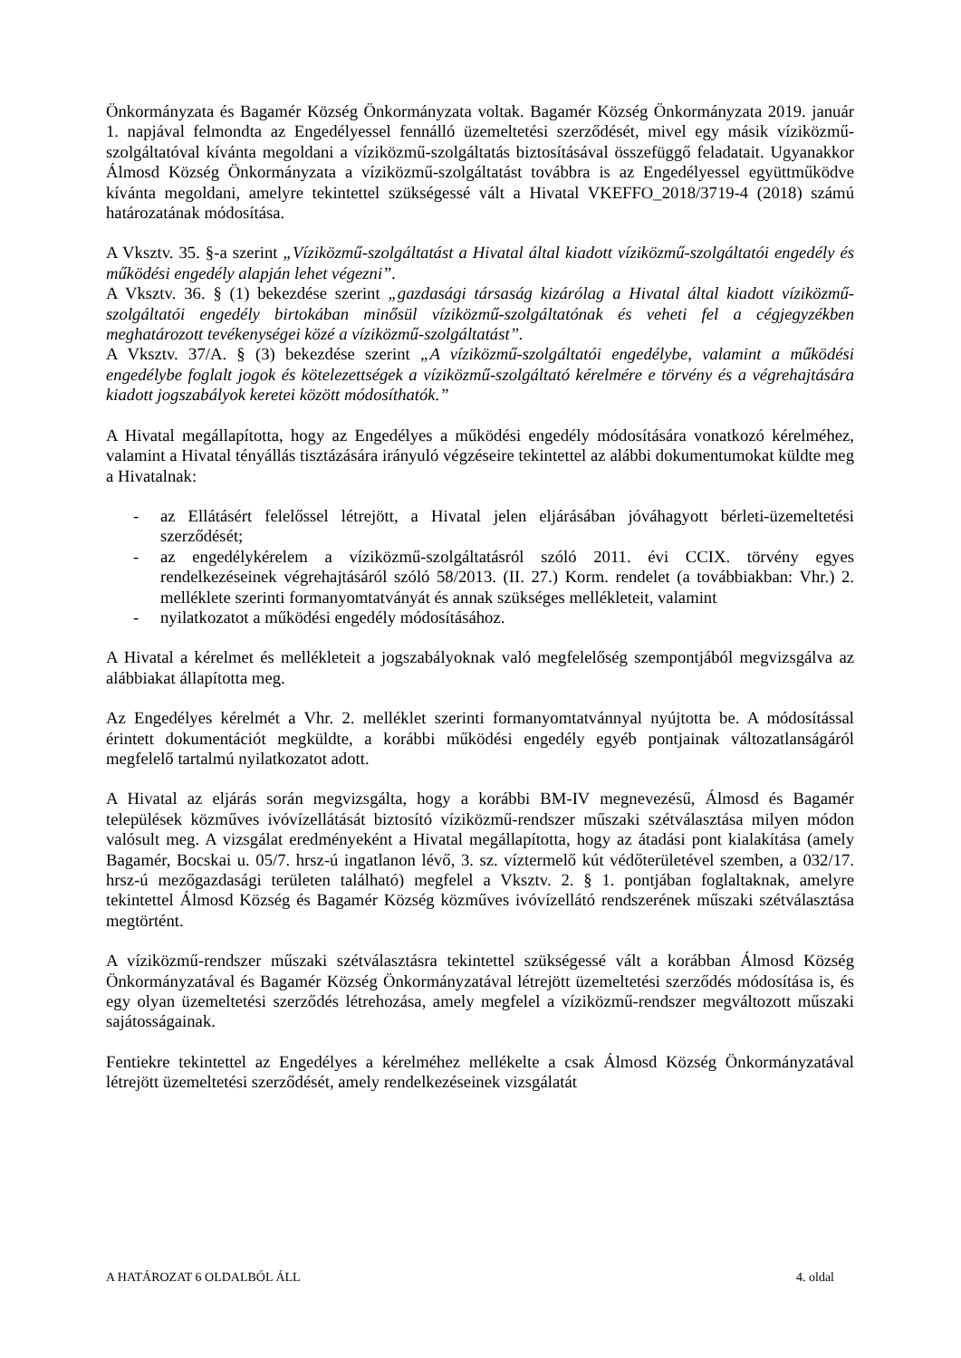Önkormányzata és Bagamér Község Önkormányzata voltak. Bagamér Község Önkormányzata 2019. január 1. napjával felmondta az Engedélyessel fennálló üzemeltetési szerződését, mivel egy másik víziközmű-szolgáltatóval kívánta megoldani a víziközmű-szolgáltatás biztosításával összefüggő feladatait. Ugyanakkor Álmosd Község Önkormányzata a víziközmű-szolgáltatást továbbra is az Engedélyessel együttműködve kívánta megoldani, amelyre tekintettel szükségessé vált a Hivatal VKEFFO_2018/3719-4 (2018) számú határozatának módosítása.
A Vksztv. 35. §-a szerint „Víziközmű-szolgáltatást a Hivatal által kiadott víziközmű-szolgáltatói engedély és működési engedély alapján lehet végezni”.
A Vksztv. 36. § (1) bekezdése szerint „gazdasági társaság kizárólag a Hivatal által kiadott víziközmű-szolgáltatói engedély birtokában minősül víziközmű-szolgáltatónak és veheti fel a cégjegyzékben meghatározott tevékenységei közé a víziközmű-szolgáltatást”.
A Vksztv. 37/A. § (3) bekezdése szerint „A víziközmű-szolgáltatói engedélybe, valamint a működési engedélybe foglalt jogok és kötelezettségek a víziközmű-szolgáltató kérelmére e törvény és a végrehajtására kiadott jogszabályok keretei között módosíthatók.”
A Hivatal megállapította, hogy az Engedélyes a működési engedély módosítására vonatkozó kérelméhez, valamint a Hivatal tényállás tisztázására irányuló végzéseire tekintettel az alábbi dokumentumokat küldte meg a Hivatalnak:
- az Ellátásért felelőssel létrejött, a Hivatal jelen eljárásában jóváhagyott bérleti-üzemeltetési szerződését;
- az engedélykérelem a víziközmű-szolgáltatásról szóló 2011. évi CCIX. törvény egyes rendelkezéseinek végrehajtásáról szóló 58/2013. (II. 27.) Korm. rendelet (a továbbiakban: Vhr.) 2. melléklete szerinti formanyomtatványát és annak szükséges mellékleteit, valamint
- nyilatkozatot a működési engedély módosításához.
A Hivatal a kérelmet és mellékleteit a jogszabályoknak való megfelelőség szempontjából megvizsgálva az alábbiakat állapította meg.
Az Engedélyes kérelmét a Vhr. 2. melléklet szerinti formanyomtatvánnyal nyújtotta be. A módosítással érintett dokumentációt megküldte, a korábbi működési engedély egyéb pontjainak változatlanságáról megfelelő tartalmú nyilatkozatot adott.
A Hivatal az eljárás során megvizsgálta, hogy a korábbi BM-IV megnevezésű, Álmosd és Bagamér települések közműves ivóvízellátását biztosító víziközmű-rendszer műszaki szétválasztása milyen módon valósult meg. A vizsgálat eredményeként a Hivatal megállapította, hogy az átadási pont kialakítása (amely Bagamér, Bocskai u. 05/7. hrsz-ú ingatlanon lévő, 3. sz. víztermelő kút védőterületével szemben, a 032/17. hrsz-ú mezőgazdasági területen található) megfelel a Vksztv. 2. § 1. pontjában foglaltaknak, amelyre tekintettel Álmosd Község és Bagamér Község közműves ivóvízellátó rendszerének műszaki szétválasztása megtörtént.
A víziközmű-rendszer műszaki szétválasztásra tekintettel szükségessé vált a korábban Álmosd Község Önkormányzatával és Bagamér Község Önkormányzatával létrejött üzemeltetési szerződés módosítása is, és egy olyan üzemeltetési szerződés létrehozása, amely megfelel a víziközmű-rendszer megváltozott műszaki sajátosságainak.
Fentiekre tekintettel az Engedélyes a kérelméhez mellékelte a csak Álmosd Község Önkormányzatával létrejött üzemeltetési szerződését, amely rendelkezéseinek vizsgálatát
A HATÁROZAT 6 OLDALBÓL ÁLL 4. oldal